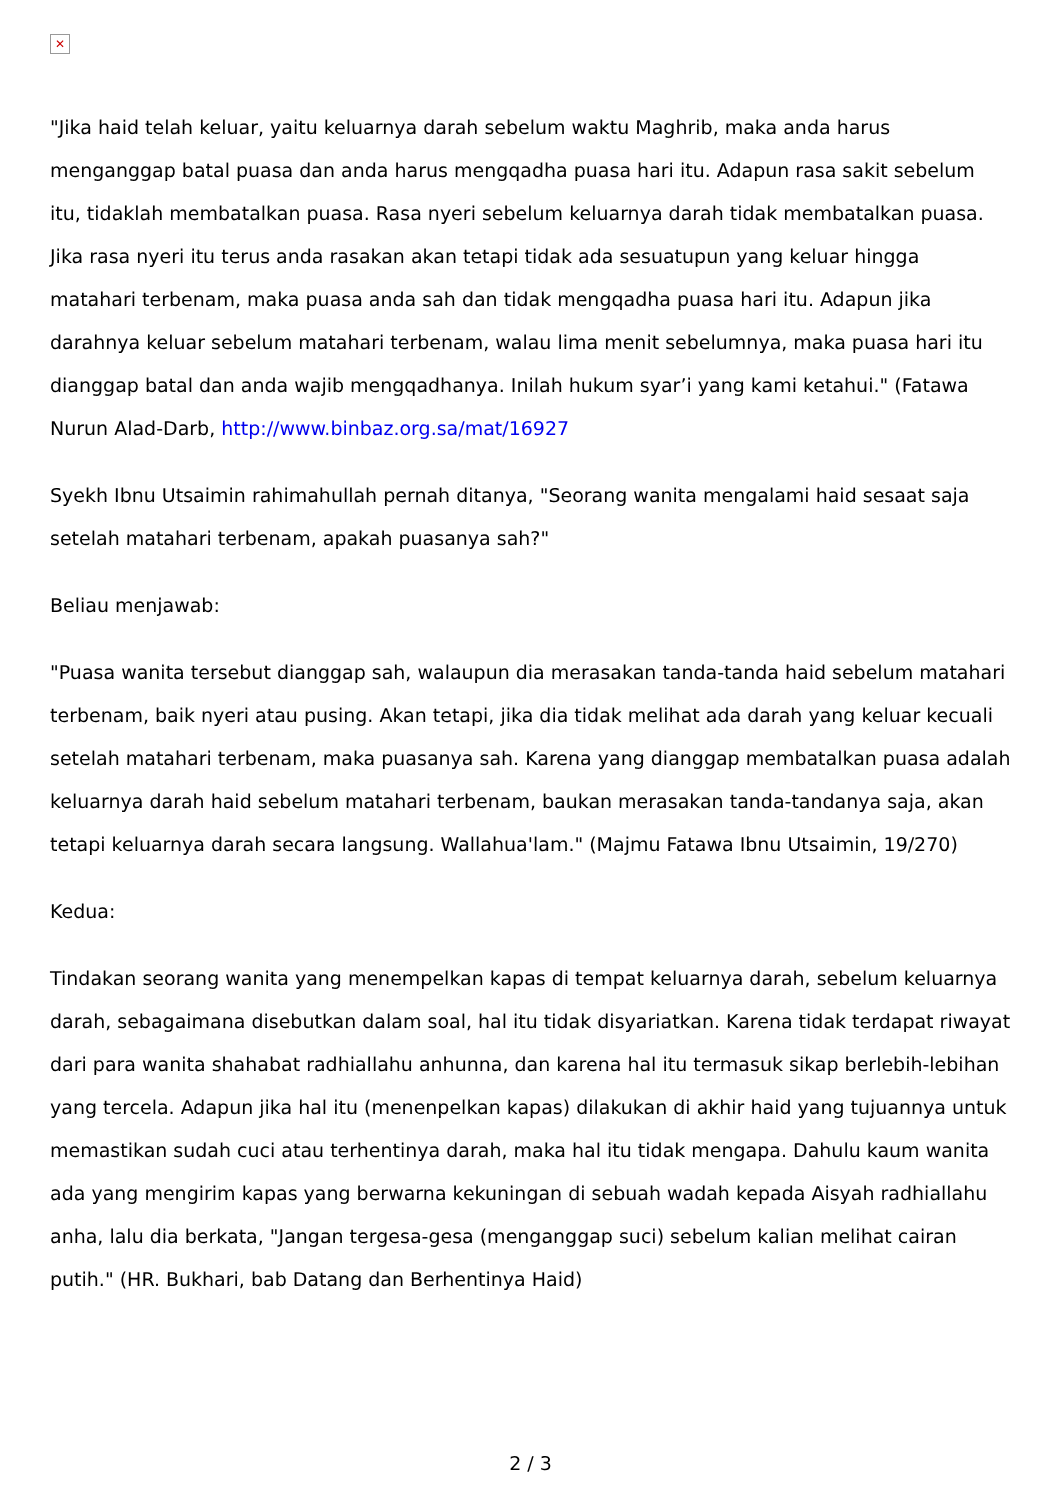✕
"Jika haid telah keluar, yaitu keluarnya darah sebelum waktu Maghrib, maka anda harus menganggap batal puasa dan anda harus mengqadha puasa hari itu. Adapun rasa sakit sebelum itu, tidaklah membatalkan puasa. Rasa nyeri sebelum keluarnya darah tidak membatalkan puasa. Jika rasa nyeri itu terus anda rasakan akan tetapi tidak ada sesuatupun yang keluar hingga matahari terbenam, maka puasa anda sah dan tidak mengqadha puasa hari itu. Adapun jika darahnya keluar sebelum matahari terbenam, walau lima menit sebelumnya, maka puasa hari itu dianggap batal dan anda wajib mengqadhanya. Inilah hukum syar’i yang kami ketahui." (Fatawa Nurun Alad-Darb, http://www.binbaz.org.sa/mat/16927
Syekh Ibnu Utsaimin rahimahullah pernah ditanya, "Seorang wanita mengalami haid sesaat saja setelah matahari terbenam, apakah puasanya sah?"
Beliau menjawab:
"Puasa wanita tersebut dianggap sah, walaupun dia merasakan tanda-tanda haid sebelum matahari terbenam, baik nyeri atau pusing. Akan tetapi, jika dia tidak melihat ada darah yang keluar kecuali setelah matahari terbenam, maka puasanya sah. Karena yang dianggap membatalkan puasa adalah keluarnya darah haid sebelum matahari terbenam, baukan merasakan tanda-tandanya saja, akan tetapi keluarnya darah secara langsung. Wallahua'lam." (Majmu Fatawa Ibnu Utsaimin, 19/270)
Kedua:
Tindakan seorang wanita yang menempelkan kapas di tempat keluarnya darah, sebelum keluarnya darah, sebagaimana disebutkan dalam soal, hal itu tidak disyariatkan. Karena tidak terdapat riwayat dari para wanita shahabat radhiallahu anhunna, dan karena hal itu termasuk sikap berlebih-lebihan yang tercela. Adapun jika hal itu (menenpelkan kapas) dilakukan di akhir haid yang tujuannya untuk memastikan sudah cuci atau terhentinya darah, maka hal itu tidak mengapa. Dahulu kaum wanita ada yang mengirim kapas yang berwarna kekuningan di sebuah wadah kepada Aisyah radhiallahu anha, lalu dia berkata, "Jangan tergesa-gesa (menganggap suci) sebelum kalian melihat cairan putih." (HR. Bukhari, bab Datang dan Berhentinya Haid)
2 / 3